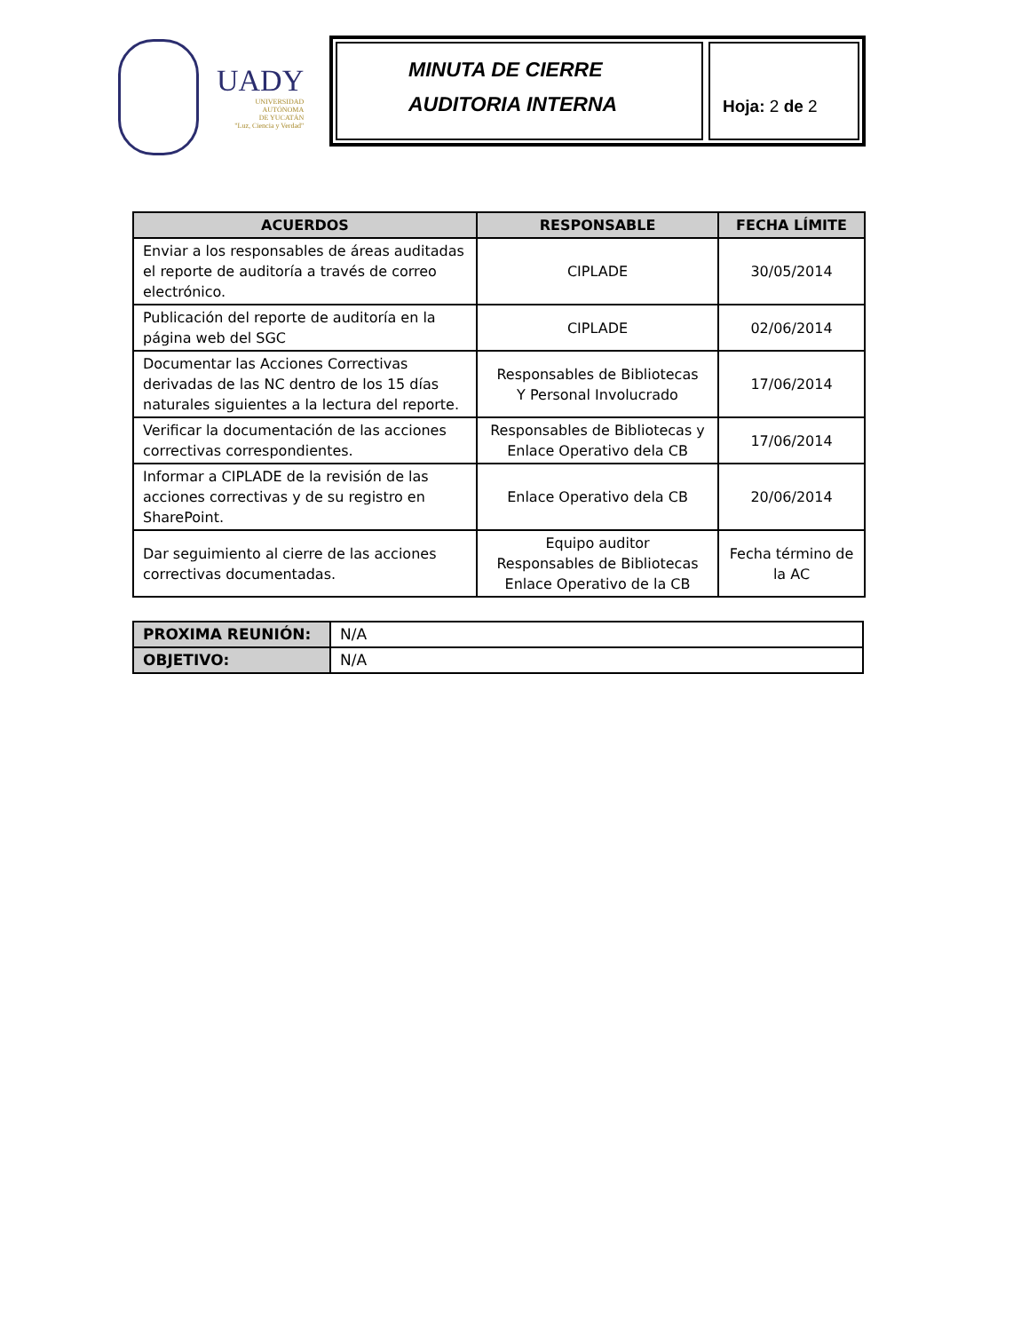UADY
UNIVERSIDAD
AUTÓNOMA
DE YUCATÁN
"Luz, Ciencia y Verdad"
MINUTA DE CIERRE
AUDITORIA INTERNA
Hoja: 2 de 2
| ACUERDOS | RESPONSABLE | FECHA LÍMITE |
| --- | --- | --- |
| Enviar a los responsables de áreas auditadas el reporte de auditoría a través de correo electrónico. | CIPLADE | 30/05/2014 |
| Publicación del reporte de auditoría en la página web del SGC | CIPLADE | 02/06/2014 |
| Documentar las Acciones Correctivas derivadas de las NC dentro de los 15 días naturales siguientes a la lectura del reporte. | Responsables de Bibliotecas Y Personal Involucrado | 17/06/2014 |
| Verificar la documentación de las acciones correctivas correspondientes. | Responsables de Bibliotecas y Enlace Operativo dela CB | 17/06/2014 |
| Informar a CIPLADE de la revisión de las acciones correctivas y de su registro en SharePoint. | Enlace Operativo dela CB | 20/06/2014 |
| Dar seguimiento al cierre de las acciones correctivas documentadas. | Equipo auditor Responsables de Bibliotecas Enlace Operativo de la CB | Fecha término de la AC |
| PROXIMA REUNIÓN: | N/A |
| OBJETIVO: | N/A |